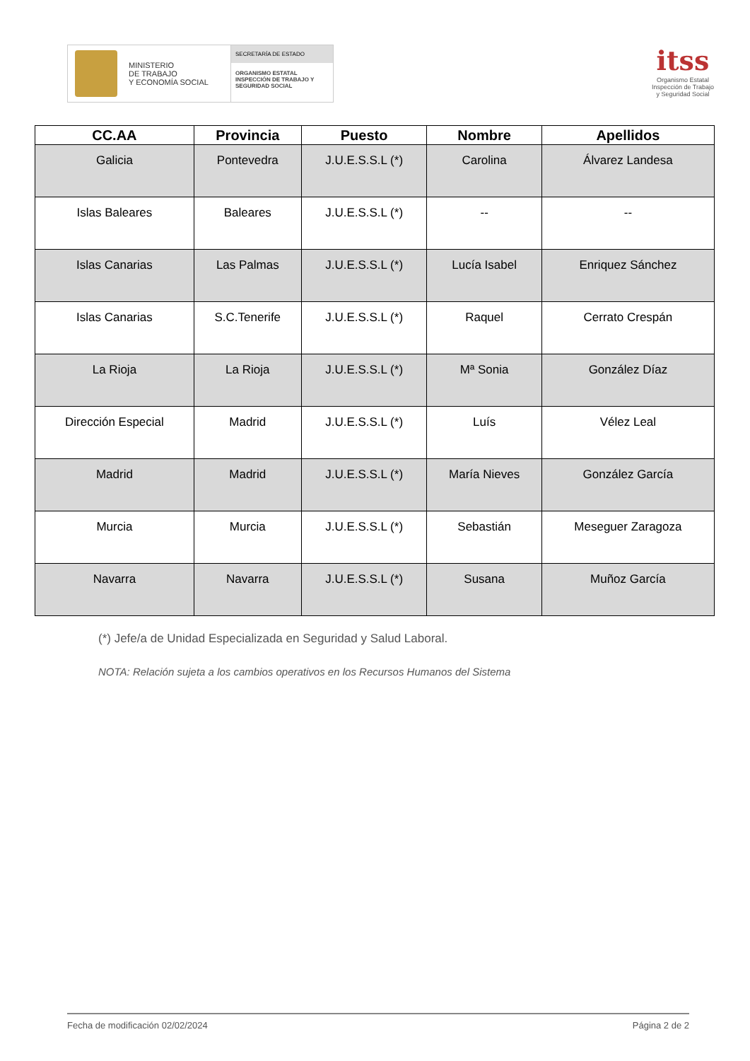MINISTERIO
DE TRABAJO
Y ECONOMÍA SOCIAL
SECRETARÍA DE ESTADO
ORGANISMO ESTATAL
INSPECCIÓN DE TRABAJO Y
SEGURIDAD SOCIAL
itss
Organismo Estatal
Inspección de Trabajo
y Seguridad Social
| CC.AA | Provincia | Puesto | Nombre | Apellidos |
| --- | --- | --- | --- | --- |
| Galicia | Pontevedra | J.U.E.S.S.L (*) | Carolina | Álvarez Landesa |
| Islas Baleares | Baleares | J.U.E.S.S.L (*) | -- | -- |
| Islas Canarias | Las Palmas | J.U.E.S.S.L (*) | Lucía Isabel | Enriquez Sánchez |
| Islas Canarias | S.C.Tenerife | J.U.E.S.S.L (*) | Raquel | Cerrato Crespán |
| La Rioja | La Rioja | J.U.E.S.S.L (*) | Mª Sonia | González Díaz |
| Dirección Especial | Madrid | J.U.E.S.S.L (*) | Luís | Vélez Leal |
| Madrid | Madrid | J.U.E.S.S.L (*) | María Nieves | González García |
| Murcia | Murcia | J.U.E.S.S.L (*) | Sebastián | Meseguer Zaragoza |
| Navarra | Navarra | J.U.E.S.S.L (*) | Susana | Muñoz García |
(*) Jefe/a de Unidad Especializada en Seguridad y Salud Laboral.
NOTA: Relación sujeta a los cambios operativos en los Recursos Humanos del Sistema
Fecha de modificación 02/02/2024 Página 2 de 2